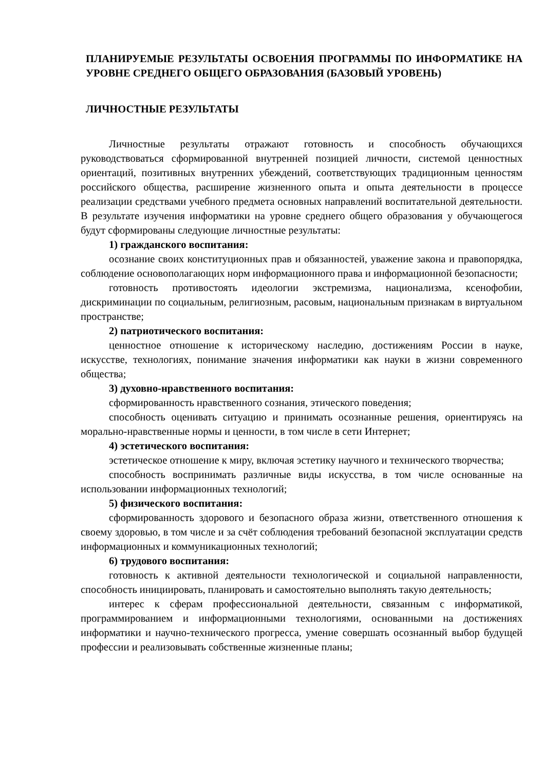ПЛАНИРУЕМЫЕ РЕЗУЛЬТАТЫ ОСВОЕНИЯ ПРОГРАММЫ ПО ИНФОРМАТИКЕ НА УРОВНЕ СРЕДНЕГО ОБЩЕГО ОБРАЗОВАНИЯ (БАЗОВЫЙ УРОВЕНЬ)
ЛИЧНОСТНЫЕ РЕЗУЛЬТАТЫ
Личностные результаты отражают готовность и способность обучающихся руководствоваться сформированной внутренней позицией личности, системой ценностных ориентаций, позитивных внутренних убеждений, соответствующих традиционным ценностям российского общества, расширение жизненного опыта и опыта деятельности в процессе реализации средствами учебного предмета основных направлений воспитательной деятельности. В результате изучения информатики на уровне среднего общего образования у обучающегося будут сформированы следующие личностные результаты:
1) гражданского воспитания:
осознание своих конституционных прав и обязанностей, уважение закона и правопорядка, соблюдение основополагающих норм информационного права и информационной безопасности;
готовность противостоять идеологии экстремизма, национализма, ксенофобии, дискриминации по социальным, религиозным, расовым, национальным признакам в виртуальном пространстве;
2) патриотического воспитания:
ценностное отношение к историческому наследию, достижениям России в науке, искусстве, технологиях, понимание значения информатики как науки в жизни современного общества;
3) духовно-нравственного воспитания:
сформированность нравственного сознания, этического поведения;
способность оценивать ситуацию и принимать осознанные решения, ориентируясь на морально-нравственные нормы и ценности, в том числе в сети Интернет;
4) эстетического воспитания:
эстетическое отношение к миру, включая эстетику научного и технического творчества;
способность воспринимать различные виды искусства, в том числе основанные на использовании информационных технологий;
5) физического воспитания:
сформированность здорового и безопасного образа жизни, ответственного отношения к своему здоровью, в том числе и за счёт соблюдения требований безопасной эксплуатации средств информационных и коммуникационных технологий;
6) трудового воспитания:
готовность к активной деятельности технологической и социальной направленности, способность инициировать, планировать и самостоятельно выполнять такую деятельность;
интерес к сферам профессиональной деятельности, связанным с информатикой, программированием и информационными технологиями, основанными на достижениях информатики и научно-технического прогресса, умение совершать осознанный выбор будущей профессии и реализовывать собственные жизненные планы;